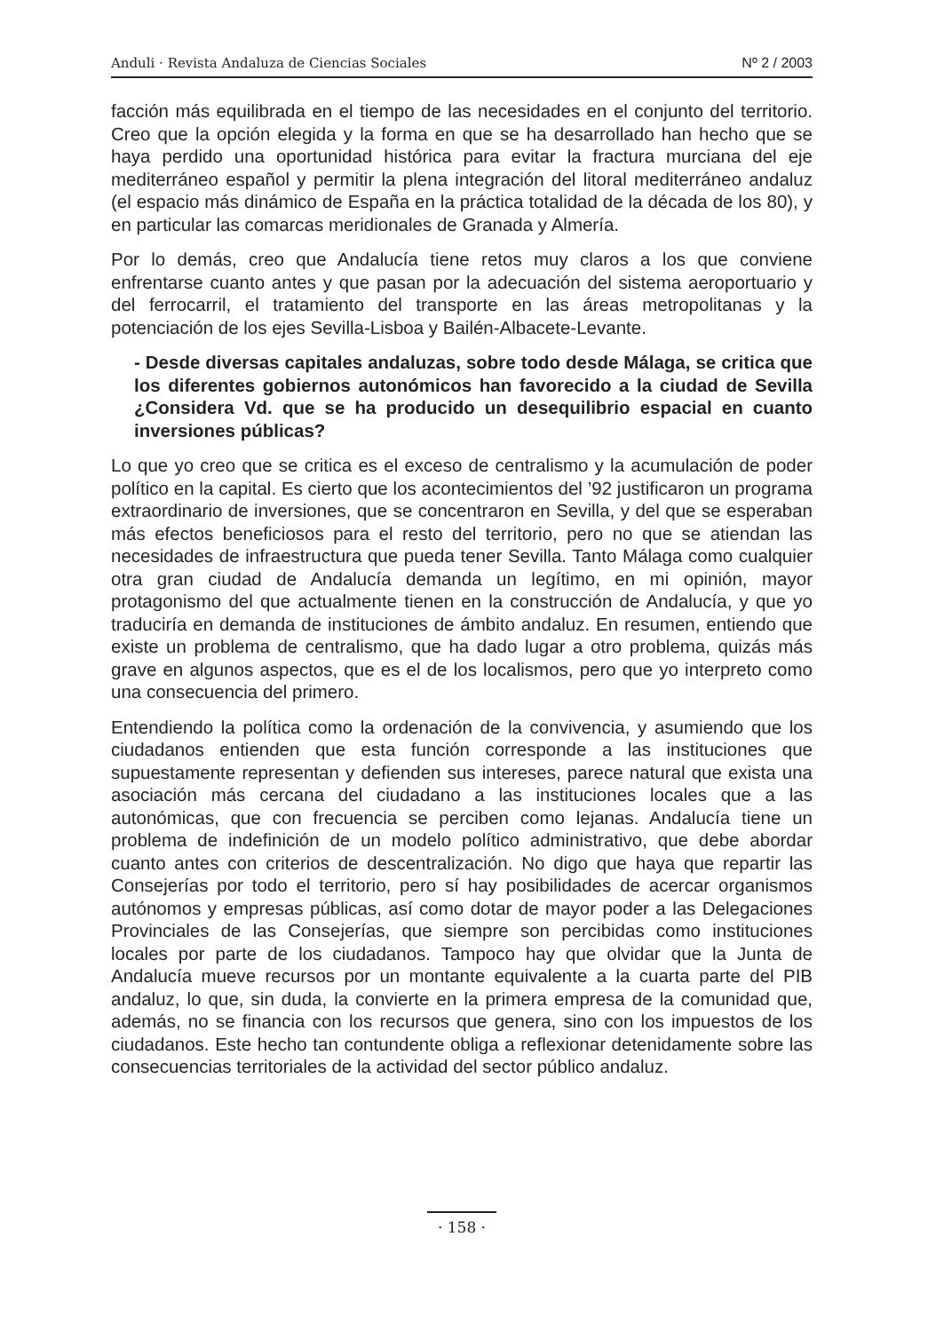Anduli · Revista Andaluza de Ciencias Sociales Nº 2 / 2003
facción más equilibrada en el tiempo de las necesidades en el conjunto del territorio. Creo que la opción elegida y la forma en que se ha desarrollado han hecho que se haya perdido una oportunidad histórica para evitar la fractura murciana del eje mediterráneo español y permitir la plena integración del litoral mediterráneo andaluz (el espacio más dinámico de España en la práctica totalidad de la década de los 80), y en particular las comarcas meridionales de Granada y Almería.
Por lo demás, creo que Andalucía tiene retos muy claros a los que conviene enfrentarse cuanto antes y que pasan por la adecuación del sistema aeroportuario y del ferrocarril, el tratamiento del transporte en las áreas metropolitanas y la potenciación de los ejes Sevilla-Lisboa y Bailén-Albacete-Levante.
- Desde diversas capitales andaluzas, sobre todo desde Málaga, se critica que los diferentes gobiernos autonómicos han favorecido a la ciudad de Sevilla ¿Considera Vd. que se ha producido un desequilibrio espacial en cuanto inversiones públicas?
Lo que yo creo que se critica es el exceso de centralismo y la acumulación de poder político en la capital. Es cierto que los acontecimientos del ’92 justificaron un programa extraordinario de inversiones, que se concentraron en Sevilla, y del que se esperaban más efectos beneficiosos para el resto del territorio, pero no que se atiendan las necesidades de infraestructura que pueda tener Sevilla. Tanto Málaga como cualquier otra gran ciudad de Andalucía demanda un legítimo, en mi opinión, mayor protagonismo del que actualmente tienen en la construcción de Andalucía, y que yo traduciría en demanda de instituciones de ámbito andaluz. En resumen, entiendo que existe un problema de centralismo, que ha dado lugar a otro problema, quizás más grave en algunos aspectos, que es el de los localismos, pero que yo interpreto como una consecuencia del primero.
Entendiendo la política como la ordenación de la convivencia, y asumiendo que los ciudadanos entienden que esta función corresponde a las instituciones que supuestamente representan y defienden sus intereses, parece natural que exista una asociación más cercana del ciudadano a las instituciones locales que a las autonómicas, que con frecuencia se perciben como lejanas. Andalucía tiene un problema de indefinición de un modelo político administrativo, que debe abordar cuanto antes con criterios de descentralización. No digo que haya que repartir las Consejerías por todo el territorio, pero sí hay posibilidades de acercar organismos autónomos y empresas públicas, así como dotar de mayor poder a las Delegaciones Provinciales de las Consejerías, que siempre son percibidas como instituciones locales por parte de los ciudadanos. Tampoco hay que olvidar que la Junta de Andalucía mueve recursos por un montante equivalente a la cuarta parte del PIB andaluz, lo que, sin duda, la convierte en la primera empresa de la comunidad que, además, no se financia con los recursos que genera, sino con los impuestos de los ciudadanos. Este hecho tan contundente obliga a reflexionar detenidamente sobre las consecuencias territoriales de la actividad del sector público andaluz.
· 158 ·